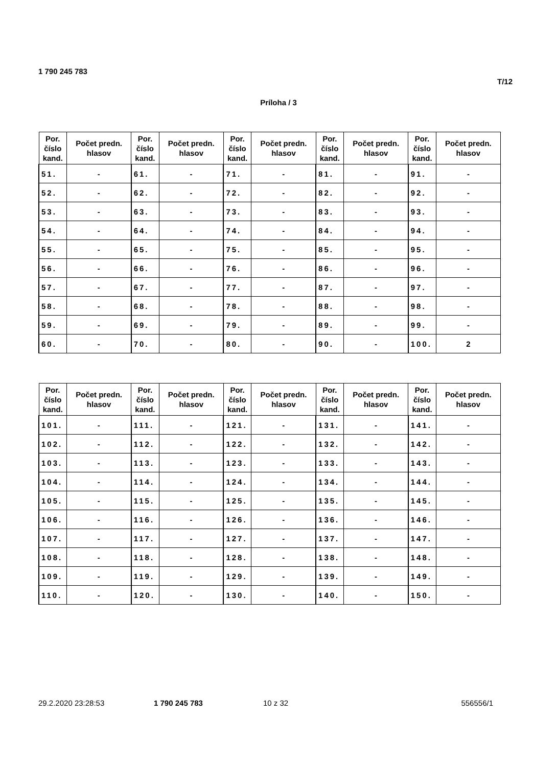1 790 245 783
T/12
Príloha / 3
| Por. číslo kand. | Počet predn. hlasov | Por. číslo kand. | Počet predn. hlasov | Por. číslo kand. | Počet predn. hlasov | Por. číslo kand. | Počet predn. hlasov | Por. číslo kand. | Počet predn. hlasov |
| --- | --- | --- | --- | --- | --- | --- | --- | --- | --- |
| 51. | - | 61. | - | 71. | - | 81. | - | 91. | - |
| 52. | - | 62. | - | 72. | - | 82. | - | 92. | - |
| 53. | - | 63. | - | 73. | - | 83. | - | 93. | - |
| 54. | - | 64. | - | 74. | - | 84. | - | 94. | - |
| 55. | - | 65. | - | 75. | - | 85. | - | 95. | - |
| 56. | - | 66. | - | 76. | - | 86. | - | 96. | - |
| 57. | - | 67. | - | 77. | - | 87. | - | 97. | - |
| 58. | - | 68. | - | 78. | - | 88. | - | 98. | - |
| 59. | - | 69. | - | 79. | - | 89. | - | 99. | - |
| 60. | - | 70. | - | 80. | - | 90. | - | 100. | 2 |
| Por. číslo kand. | Počet predn. hlasov | Por. číslo kand. | Počet predn. hlasov | Por. číslo kand. | Počet predn. hlasov | Por. číslo kand. | Počet predn. hlasov | Por. číslo kand. | Počet predn. hlasov |
| --- | --- | --- | --- | --- | --- | --- | --- | --- | --- |
| 101. | - | 111. | - | 121. | - | 131. | - | 141. | - |
| 102. | - | 112. | - | 122. | - | 132. | - | 142. | - |
| 103. | - | 113. | - | 123. | - | 133. | - | 143. | - |
| 104. | - | 114. | - | 124. | - | 134. | - | 144. | - |
| 105. | - | 115. | - | 125. | - | 135. | - | 145. | - |
| 106. | - | 116. | - | 126. | - | 136. | - | 146. | - |
| 107. | - | 117. | - | 127. | - | 137. | - | 147. | - |
| 108. | - | 118. | - | 128. | - | 138. | - | 148. | - |
| 109. | - | 119. | - | 129. | - | 139. | - | 149. | - |
| 110. | - | 120. | - | 130. | - | 140. | - | 150. | - |
29.2.2020 23:28:53 1 790 245 783 10 z 32 556556/1